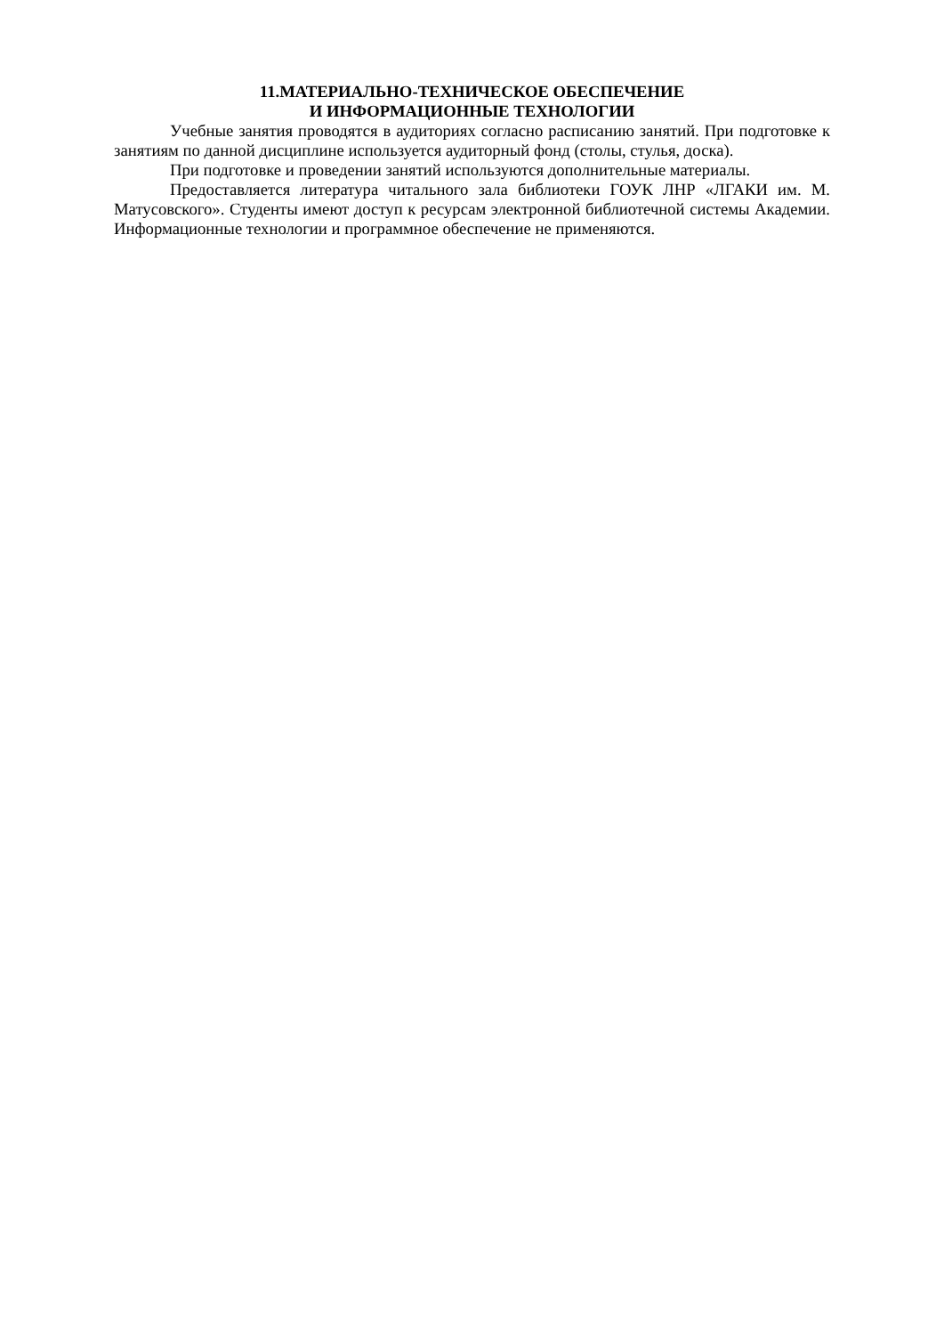11.МАТЕРИАЛЬНО-ТЕХНИЧЕСКОЕ ОБЕСПЕЧЕНИЕ
И ИНФОРМАЦИОННЫЕ ТЕХНОЛОГИИ
Учебные занятия проводятся в аудиториях согласно расписанию занятий. При подготовке к занятиям по данной дисциплине используется аудиторный фонд (столы, стулья, доска).
При подготовке и проведении занятий используются дополнительные материалы.
Предоставляется литература читального зала библиотеки ГОУК ЛНР «ЛГАКИ им. М. Матусовского». Студенты имеют доступ к ресурсам электронной библиотечной системы Академии. Информационные технологии и программное обеспечение не применяются.